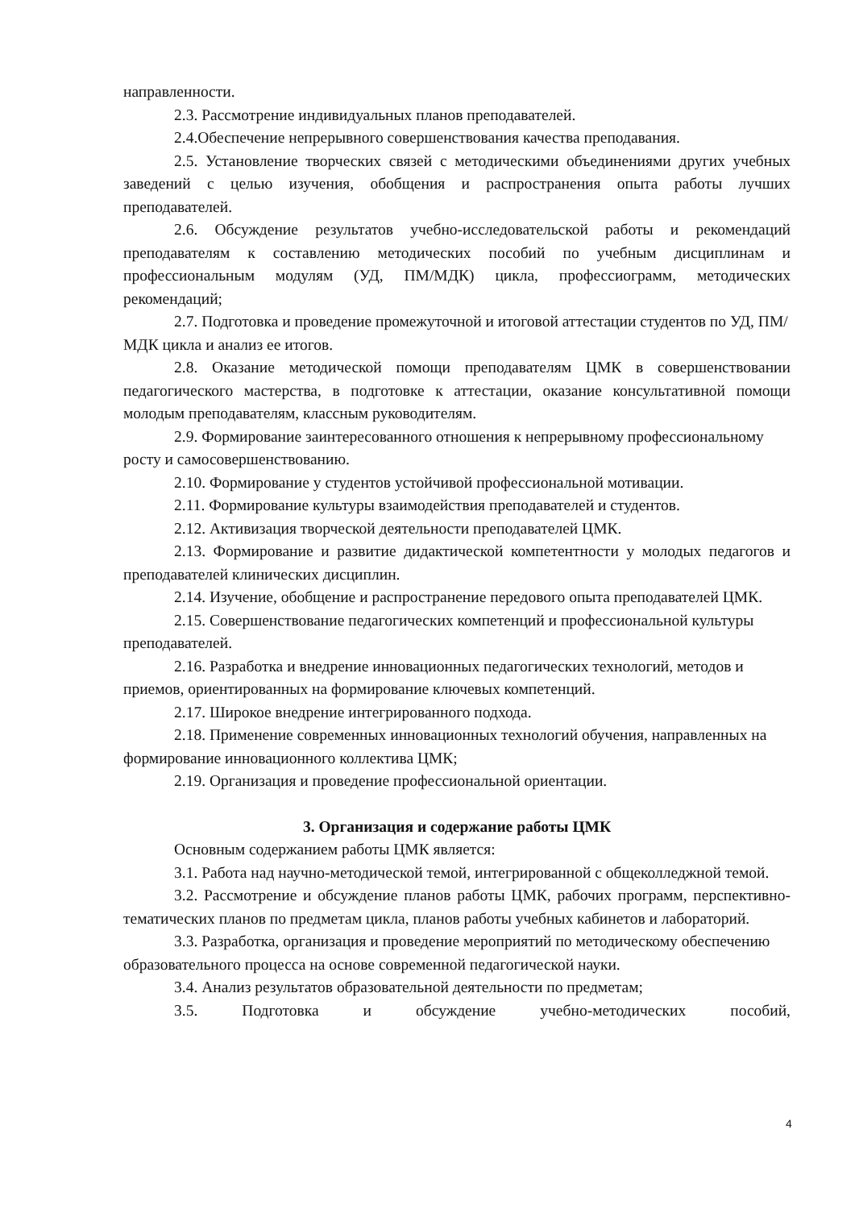направленности.
2.3. Рассмотрение индивидуальных планов преподавателей.
2.4.Обеспечение непрерывного совершенствования качества преподавания.
2.5. Установление творческих связей с методическими объединениями других учебных заведений с целью изучения, обобщения и распространения опыта работы лучших преподавателей.
2.6. Обсуждение результатов учебно-исследовательской работы и рекомендаций преподавателям к составлению методических пособий по учебным дисциплинам и профессиональным модулям (УД, ПМ/МДК) цикла, профессиограмм, методических рекомендаций;
2.7. Подготовка и проведение промежуточной и итоговой аттестации студентов по УД, ПМ/МДК цикла и анализ ее итогов.
2.8. Оказание методической помощи преподавателям ЦМК в совершенствовании педагогического мастерства, в подготовке к аттестации, оказание консультативной помощи молодым преподавателям, классным руководителям.
2.9. Формирование заинтересованного отношения к непрерывному профессиональному росту и самосовершенствованию.
2.10. Формирование у студентов устойчивой профессиональной мотивации.
2.11. Формирование культуры взаимодействия преподавателей и студентов.
2.12. Активизация творческой деятельности преподавателей ЦМК.
2.13. Формирование и развитие дидактической компетентности у молодых педагогов и преподавателей клинических дисциплин.
2.14. Изучение, обобщение и распространение передового опыта преподавателей ЦМК.
2.15. Совершенствование педагогических компетенций и профессиональной культуры преподавателей.
2.16. Разработка и внедрение инновационных педагогических технологий, методов и приемов, ориентированных на формирование ключевых компетенций.
2.17. Широкое внедрение интегрированного подхода.
2.18. Применение современных инновационных технологий обучения, направленных на формирование инновационного коллектива ЦМК;
2.19. Организация и проведение профессиональной ориентации.
3. Организация и содержание работы ЦМК
Основным содержанием работы ЦМК является:
3.1. Работа над научно-методической темой, интегрированной с общеколледжной темой.
3.2. Рассмотрение и обсуждение планов работы ЦМК, рабочих программ, перспективно-тематических планов по предметам цикла, планов работы учебных кабинетов и лабораторий.
3.3. Разработка, организация и проведение мероприятий по методическому обеспечению образовательного процесса на основе современной педагогической науки.
3.4. Анализ результатов образовательной деятельности по предметам;
3.5. Подготовка и обсуждение учебно-методических пособий,
4